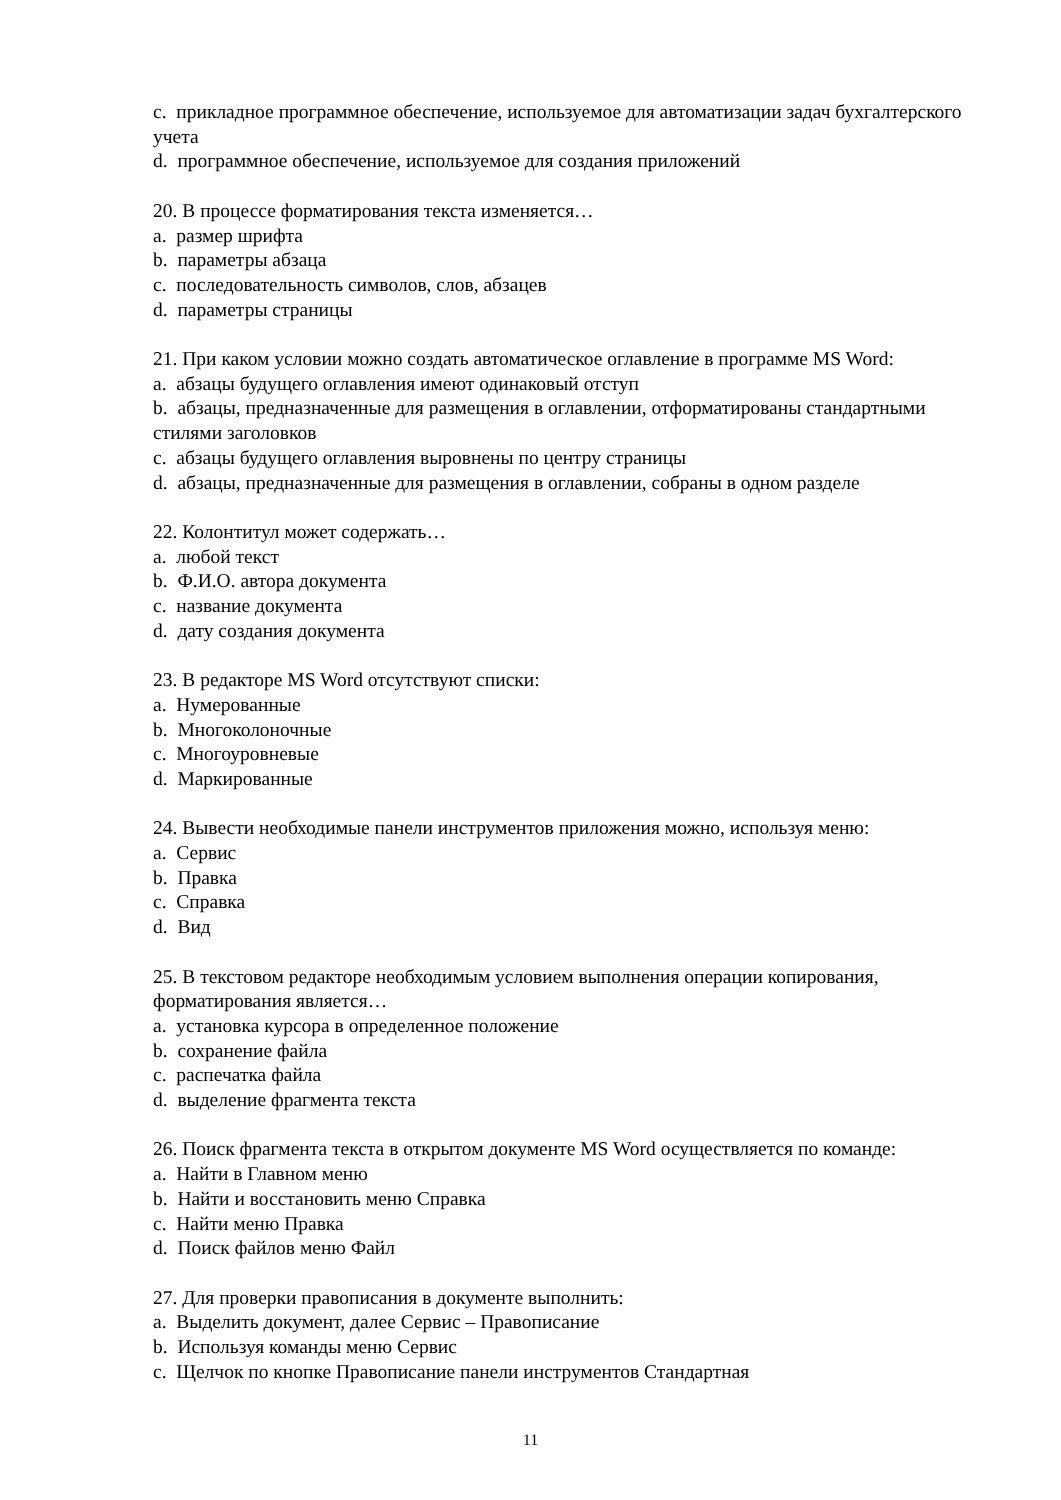c. прикладное программное обеспечение, используемое для автоматизации задач бухгалтерского учета
d. программное обеспечение, используемое для создания приложений
20. В процессе форматирования текста изменяется…
a. размер шрифта
b. параметры абзаца
c. последовательность символов, слов, абзацев
d. параметры страницы
21. При каком условии можно создать автоматическое оглавление в программе MS Word:
a. абзацы будущего оглавления имеют одинаковый отступ
b. абзацы, предназначенные для размещения в оглавлении, отформатированы стандартными стилями заголовков
c. абзацы будущего оглавления выровнены по центру страницы
d. абзацы, предназначенные для размещения в оглавлении, собраны в одном разделе
22. Колонтитул может содержать…
a. любой текст
b. Ф.И.О. автора документа
c. название документа
d. дату создания документа
23. В редакторе MS Word отсутствуют списки:
a. Нумерованные
b. Многоколоночные
c. Многоуровневые
d. Маркированные
24. Вывести необходимые панели инструментов приложения можно, используя меню:
a. Сервис
b. Правка
c. Справка
d. Вид
25. В текстовом редакторе необходимым условием выполнения операции копирования, форматирования является…
a. установка курсора в определенное положение
b. сохранение файла
c. распечатка файла
d. выделение фрагмента текста
26. Поиск фрагмента текста в открытом документе MS Word осуществляется по команде:
a. Найти в Главном меню
b. Найти и восстановить меню Справка
c. Найти меню Правка
d. Поиск файлов меню Файл
27. Для проверки правописания в документе выполнить:
a. Выделить документ, далее Сервис – Правописание
b. Используя команды меню Сервис
c. Щелчок по кнопке Правописание панели инструментов Стандартная
11